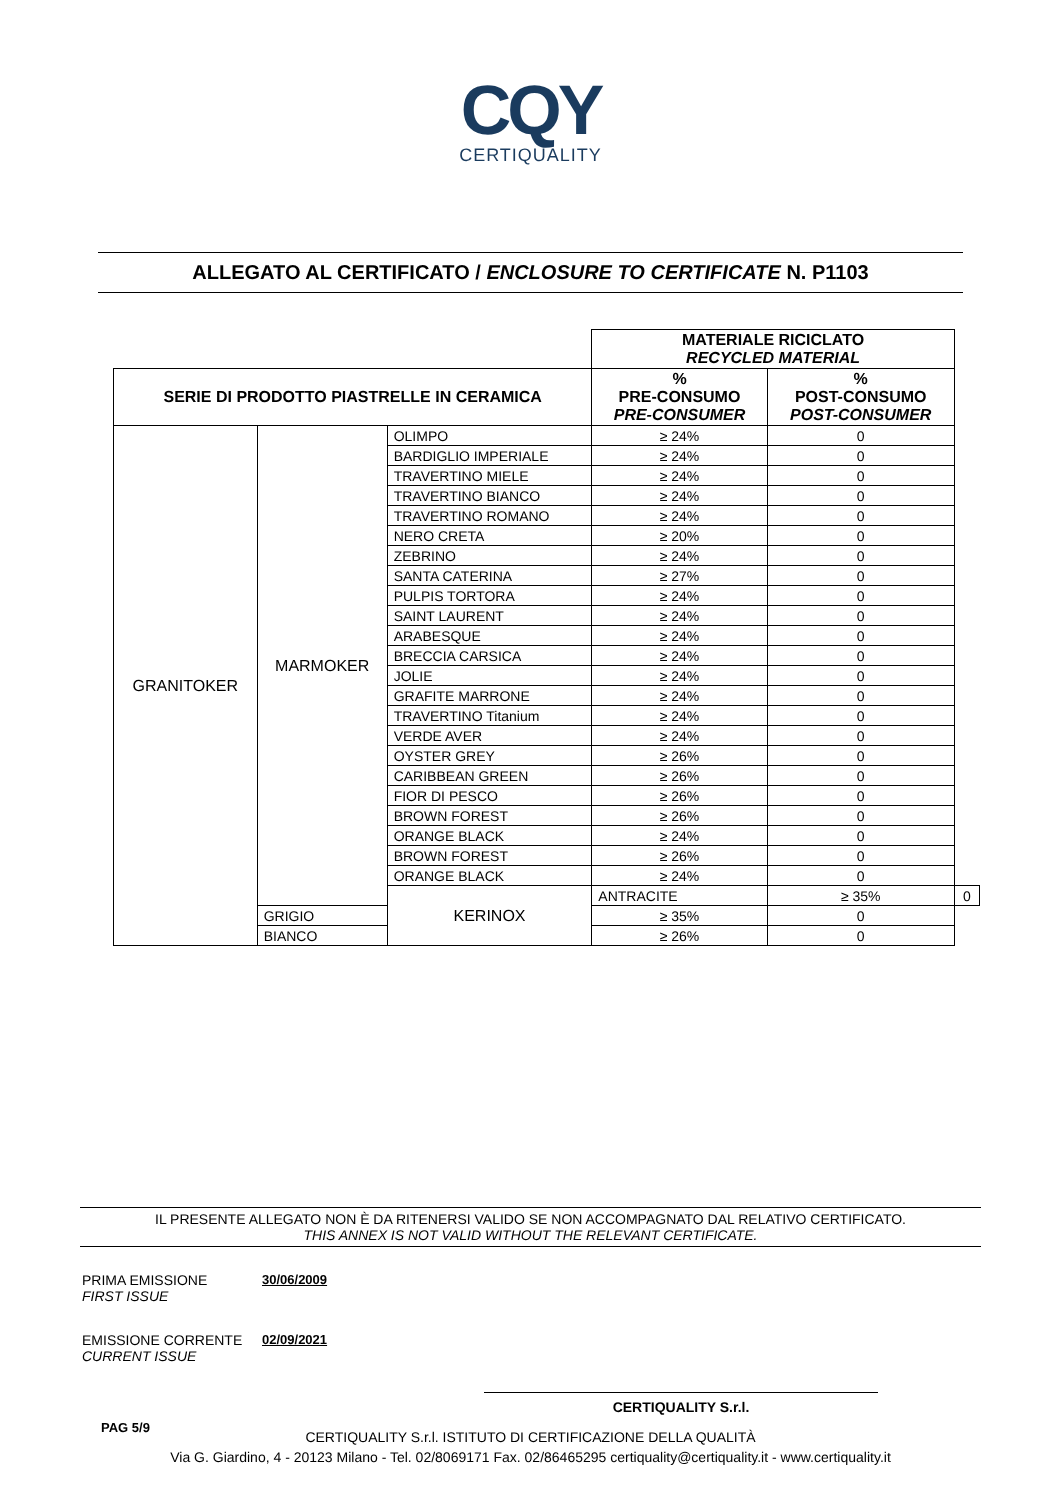CQY
CERTIQUALITY
ALLEGATO AL CERTIFICATO / ENCLOSURE TO CERTIFICATE N. P1103
| | | | MATERIALE RICICLATO RECYCLED MATERIAL | | |
| SERIE DI PRODOTTO PIASTRELLE IN CERAMICA | | | % PRE-CONSUMO PRE-CONSUMER | % POST-CONSUMO POST-CONSUMER | |
| GRANITOKER | MARMOKER | OLIMPO | ≥ 24% | 0 | |
| | | BARDIGLIO IMPERIALE | ≥ 24% | 0 | |
| | | TRAVERTINO MIELE | ≥ 24% | 0 | |
| | | TRAVERTINO BIANCO | ≥ 24% | 0 | |
| | | TRAVERTINO ROMANO | ≥ 24% | 0 | |
| | | NERO CRETA | ≥ 20% | 0 | |
| | | ZEBRINO | ≥ 24% | 0 | |
| | | SANTA CATERINA | ≥ 27% | 0 | |
| | | PULPIS TORTORA | ≥ 24% | 0 | |
| | | SAINT LAURENT | ≥ 24% | 0 | |
| | | ARABESQUE | ≥ 24% | 0 | |
| | | BRECCIA CARSICA | ≥ 24% | 0 | |
| | | JOLIE | ≥ 24% | 0 | |
| | | GRAFITE MARRONE | ≥ 24% | 0 | |
| | | TRAVERTINO Titanium | ≥ 24% | 0 | |
| | | VERDE AVER | ≥ 24% | 0 | |
| | | OYSTER GREY | ≥ 26% | 0 | |
| | | CARIBBEAN GREEN | ≥ 26% | 0 | |
| | | FIOR DI PESCO | ≥ 26% | 0 | |
| | | BROWN FOREST | ≥ 26% | 0 | |
| | | ORANGE BLACK | ≥ 24% | 0 | |
| | | BROWN FOREST | ≥ 26% | 0 | |
| | | ORANGE BLACK | ≥ 24% | 0 | |
| | | KERINOX | ANTRACITE | ≥ 35% | 0 |
| | GRIGIO | | ≥ 35% | 0 | |
| | BIANCO | | ≥ 26% | 0 | |
IL PRESENTE ALLEGATO NON È DA RITENERSI VALIDO SE NON ACCOMPAGNATO DAL RELATIVO CERTIFICATO.
THIS ANNEX IS NOT VALID WITHOUT THE RELEVANT CERTIFICATE.
PRIMA EMISSIONE
FIRST ISSUE
30/06/2009
EMISSIONE CORRENTE
CURRENT ISSUE
02/09/2021
CERTIQUALITY S.r.l.
PAG 5/9
CERTIQUALITY S.r.l. ISTITUTO DI CERTIFICAZIONE DELLA QUALITÀ
Via G. Giardino, 4 - 20123 Milano - Tel. 02/8069171 Fax. 02/86465295 certiquality@certiquality.it - www.certiquality.it